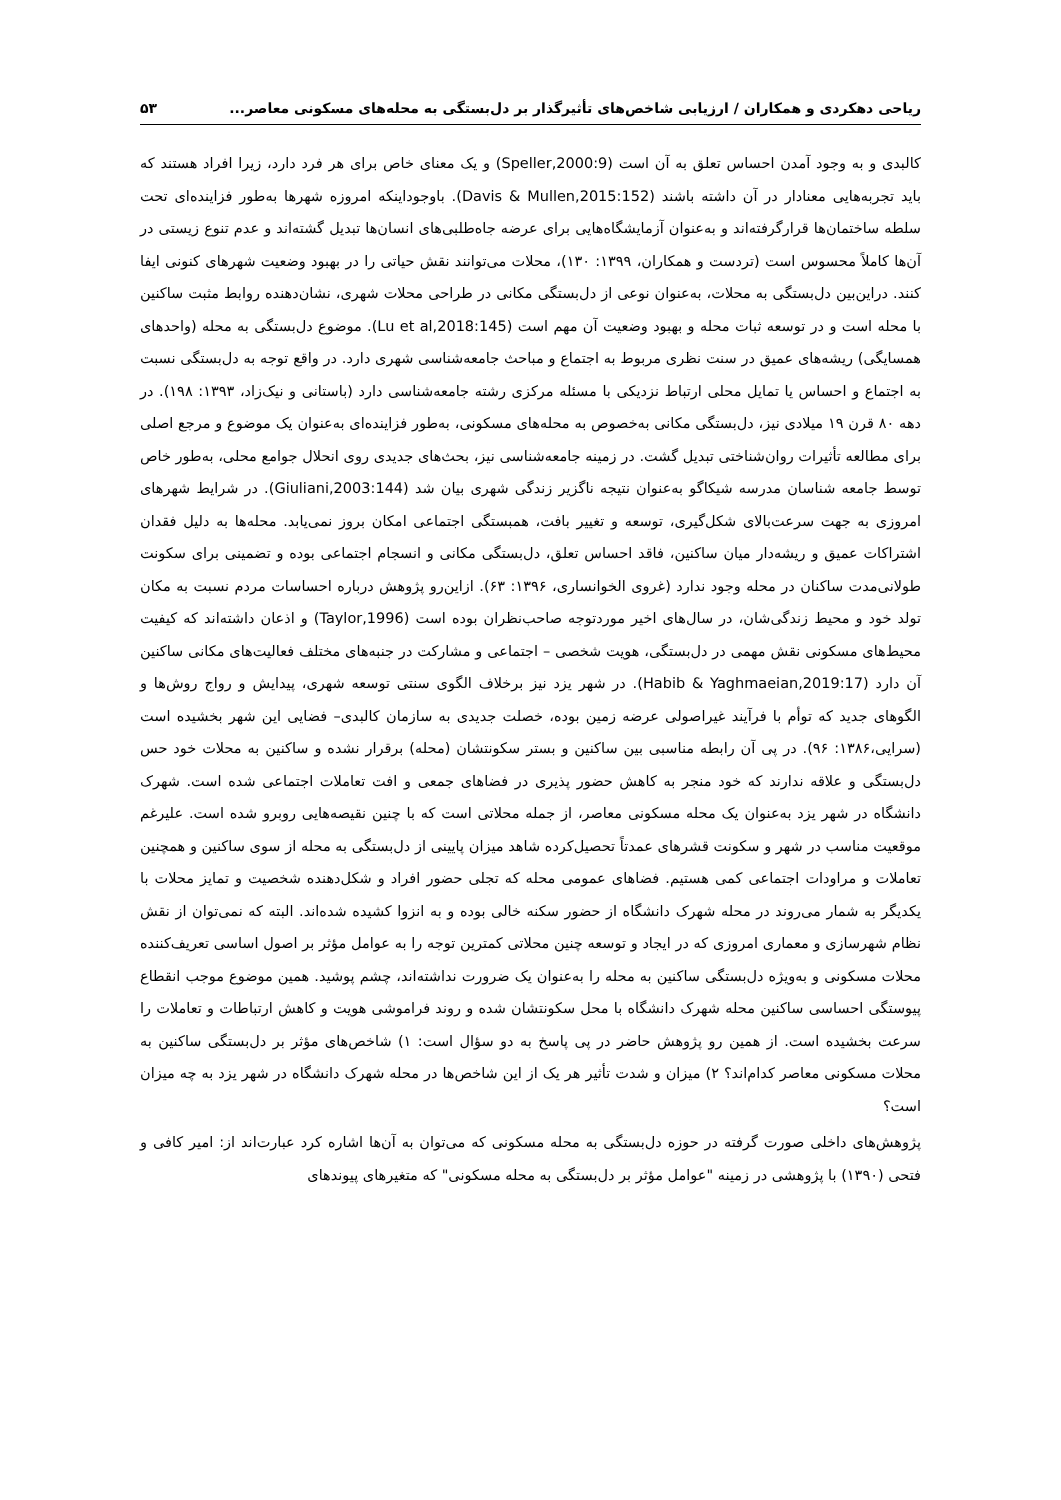ریاحی دهکردی و همکاران / ارزیابی شاخص‌های تأثیرگذار بر دل‌بستگی به محله‌های مسکونی معاصر... ۵۳
کالبدی و به وجود آمدن احساس تعلق به آن است (Speller,2000:9) و یک معنای خاص برای هر فرد دارد، زیرا افراد هستند که باید تجربه‌هایی معنادار در آن داشته باشند (Davis & Mullen,2015:152). باوجوداینکه امروزه شهرها به‌طور فزاینده‌ای تحت سلطه ساختمان‌ها قرارگرفته‌اند و به‌عنوان آزمایشگاه‌هایی برای عرضه جاه‌طلبی‌های انسان‌ها تبدیل گشته‌اند و عدم تنوع زیستی در آن‌ها کاملاً محسوس است (تردست و همکاران، ۱۳۹۹: ۱۳۰)، محلات می‌توانند نقش حیاتی را در بهبود وضعیت شهرهای کنونی ایفا کنند. دراین‌بین دل‌بستگی به محلات، به‌عنوان نوعی از دل‌بستگی مکانی در طراحی محلات شهری، نشان‌دهنده روابط مثبت ساکنین با محله است و در توسعه ثبات محله و بهبود وضعیت آن مهم است (Lu et al,2018:145). موضوع دل‌بستگی به محله (واحدهای همسایگی) ریشه‌های عمیق در سنت نظری مربوط به اجتماع و مباحث جامعه‌شناسی شهری دارد. در واقع توجه به دل‌بستگی نسبت به اجتماع و احساس یا تمایل محلی ارتباط نزدیکی با مسئله مرکزی رشته جامعه‌شناسی دارد (باستانی و نیک‌زاد، ۱۳۹۳: ۱۹۸). در دهه ۸۰ قرن ۱۹ میلادی نیز، دل‌بستگی مکانی به‌خصوص به محله‌های مسکونی، به‌طور فزاینده‌ای به‌عنوان یک موضوع و مرجع اصلی برای مطالعه تأثیرات روان‌شناختی تبدیل گشت. در زمینه جامعه‌شناسی نیز، بحث‌های جدیدی روی انحلال جوامع محلی، به‌طور خاص توسط جامعه شناسان مدرسه شیکاگو به‌عنوان نتیجه ناگزیر زندگی شهری بیان شد (Giuliani,2003:144). در شرایط شهرهای امروزی به جهت سرعت‌بالای شکل‌گیری، توسعه و تغییر بافت، همبستگی اجتماعی امکان بروز نمی‌یابد. محله‌ها به دلیل فقدان اشتراکات عمیق و ریشه‌دار میان ساکنین، فاقد احساس تعلق، دل‌بستگی مکانی و انسجام اجتماعی بوده و تضمینی برای سکونت طولانی‌مدت ساکنان در محله وجود ندارد (غروی الخوانساری، ۱۳۹۶: ۶۳). ازاین‌رو پژوهش درباره احساسات مردم نسبت به مکان تولد خود و محیط زندگی‌شان، در سال‌های اخیر موردتوجه صاحب‌نظران بوده است (Taylor,1996) و اذعان داشته‌اند که کیفیت محیط‌های مسکونی نقش مهمی در دل‌بستگی، هویت شخصی – اجتماعی و مشارکت در جنبه‌های مختلف فعالیت‌های مکانی ساکنین آن دارد (Habib & Yaghmaeian,2019:17). در شهر یزد نیز برخلاف الگوی سنتی توسعه شهری، پیدایش و رواج روش‌ها و الگوهای جدید که توأم با فرآیند غیراصولی عرضه زمین بوده، خصلت جدیدی به سازمان کالبدی– فضایی این شهر بخشیده است (سرایی،۱۳۸۶: ۹۶). در پی آن رابطه مناسبی بین ساکنین و بستر سکونتشان (محله) برقرار نشده و ساکنین به محلات خود حس دل‌بستگی و علاقه ندارند که خود منجر به کاهش حضور پذیری در فضاهای جمعی و افت تعاملات اجتماعی شده است. شهرک دانشگاه در شهر یزد به‌عنوان یک محله مسکونی معاصر، از جمله محلاتی است که با چنین نقیصه‌هایی روبرو شده است. علیرغم موقعیت مناسب در شهر و سکونت قشرهای عمدتاً تحصیل‌کرده شاهد میزان پایینی از دل‌بستگی به محله از سوی ساکنین و همچنین تعاملات و مراودات اجتماعی کمی هستیم. فضاهای عمومی محله که تجلی حضور افراد و شکل‌دهنده شخصیت و تمایز محلات با یکدیگر به شمار می‌روند در محله شهرک دانشگاه از حضور سکنه خالی بوده و به انزوا کشیده شده‌اند. البته که نمی‌توان از نقش نظام شهرسازی و معماری امروزی که در ایجاد و توسعه چنین محلاتی کمترین توجه را به عوامل مؤثر بر اصول اساسی تعریف‌کننده محلات مسکونی و به‌ویژه دل‌بستگی ساکنین به محله را به‌عنوان یک ضرورت نداشته‌اند، چشم پوشید. همین موضوع موجب انقطاع پیوستگی احساسی ساکنین محله شهرک دانشگاه با محل سکونتشان شده و روند فراموشی هویت و کاهش ارتباطات و تعاملات را سرعت بخشیده است. از همین رو پژوهش حاضر در پی پاسخ به دو سؤال است: ۱) شاخص‌های مؤثر بر دل‌بستگی ساکنین به محلات مسکونی معاصر کدام‌اند؟ ۲) میزان و شدت تأثیر هر یک از این شاخص‌ها در محله شهرک دانشگاه در شهر یزد به چه میزان است؟
پژوهش‌های داخلی صورت گرفته در حوزه دل‌بستگی به محله مسکونی که می‌توان به آن‌ها اشاره کرد عبارت‌اند از: امیر کافی و فتحی (۱۳۹۰) با پژوهشی در زمینه "عوامل مؤثر بر دل‌بستگی به محله مسکونی" که متغیرهای پیوندهای